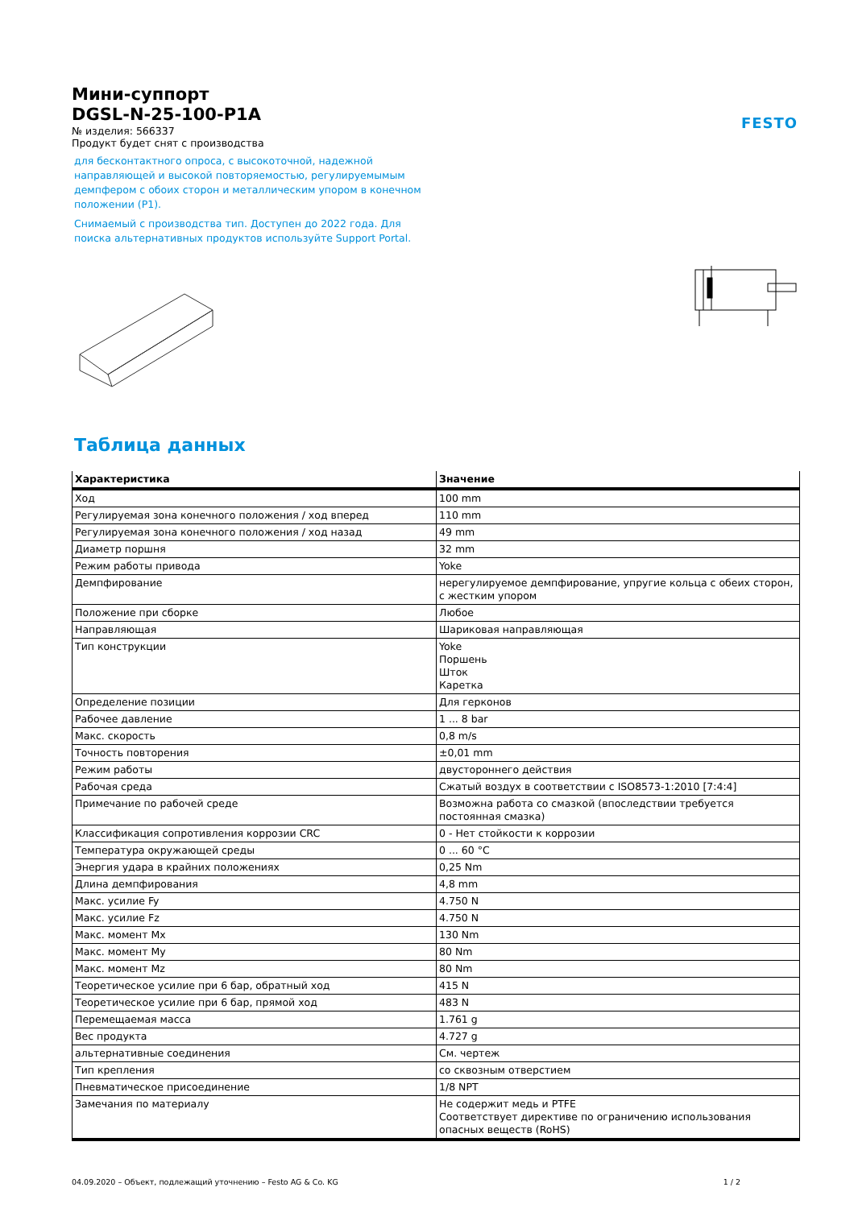FESTO
Мини-суппорт
DGSL-N-25-100-P1A
№ изделия: 566337
Продукт будет снят с производства
для бесконтактного опроса, с высокоточной, надежной направляющей и высокой повторяемостью, регулируемымым демпфером с обоих сторон и металлическим упором в конечном положении (P1).
Снимаемый с производства тип. Доступен до 2022 года. Для поиска альтернативных продуктов используйте Support Portal.
Таблица данных
| Характеристика | Значение |
| --- | --- |
| Ход | 100 mm |
| Регулируемая зона конечного положения / ход вперед | 110 mm |
| Регулируемая зона конечного положения / ход назад | 49 mm |
| Диаметр поршня | 32 mm |
| Режим работы привода | Yoke |
| Демпфирование | нерегулируемое демпфирование, упругие кольца с обеих сторон, с жестким упором |
| Положение при сборке | Любое |
| Направляющая | Шариковая направляющая |
| Тип конструкции | Yoke Поршень Шток Каретка |
| Определение позиции | Для герконов |
| Рабочее давление | 1 ... 8 bar |
| Макс. скорость | 0,8 m/s |
| Точность повторения | ±0,01 mm |
| Режим работы | двустороннего действия |
| Рабочая среда | Сжатый воздух в соответствии с ISO8573-1:2010 [7:4:4] |
| Примечание по рабочей среде | Возможна работа со смазкой (впоследствии требуется постоянная смазка) |
| Классификация сопротивления коррозии CRC | 0 - Нет стойкости к коррозии |
| Температура окружающей среды | 0 ... 60 °C |
| Энергия удара в крайних положениях | 0,25 Nm |
| Длина демпфирования | 4,8 mm |
| Макс. усилие Fy | 4.750 N |
| Макс. усилие Fz | 4.750 N |
| Макс. момент Mx | 130 Nm |
| Макс. момент My | 80 Nm |
| Макс. момент Mz | 80 Nm |
| Теоретическое усилие при 6 бар, обратный ход | 415 N |
| Теоретическое усилие при 6 бар, прямой ход | 483 N |
| Перемещаемая масса | 1.761 g |
| Вес продукта | 4.727 g |
| альтернативные соединения | См. чертеж |
| Тип крепления | со сквозным отверстием |
| Пневматическое присоединение | 1/8 NPT |
| Замечания по материалу | Не содержит медь и PTFE Соответствует директиве по ограничению использования опасных веществ (RoHS) |
04.09.2020 – Объект, подлежащий уточнению – Festo AG & Co. KG 1 / 2